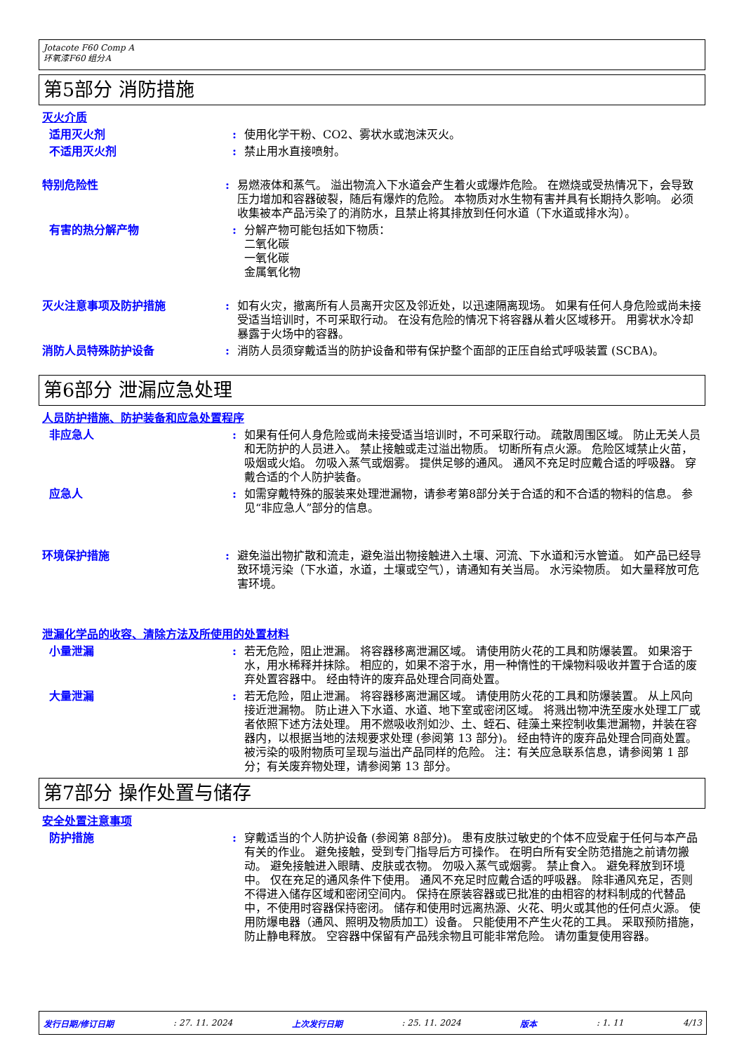Jotacote F60 Comp A
环氧漆F60 组分A
第5部分 消防措施
灭火介质
适用灭火剂 : 使用化学干粉、CO2、雾状水或泡沫灭火。
不适用灭火剂 : 禁止用水直接喷射。
特别危险性 : 易燃液体和蒸气。 溢出物流入下水道会产生着火或爆炸危险。 在燃烧或受热情况下，会导致压力增加和容器破裂，随后有爆炸的危险。 本物质对水生物有害并具有长期持久影响。 必须收集被本产品污染了的消防水，且禁止将其排放到任何水道（下水道或排水沟）。
有害的热分解产物 : 分解产物可能包括如下物质：
二氧化碳
一氧化碳
金属氧化物
灭火注意事项及防护措施 : 如有火灾，撤离所有人员离开灾区及邻近处，以迅速隔离现场。 如果有任何人身危险或尚未接受适当培训时，不可采取行动。 在没有危险的情况下将容器从着火区域移开。 用雾状水冷却暴露于火场中的容器。
消防人员特殊防护设备 : 消防人员须穿戴适当的防护设备和带有保护整个面部的正压自给式呼吸装置 (SCBA)。
第6部分 泄漏应急处理
人员防护措施、防护装备和应急处置程序
非应急人 : 如果有任何人身危险或尚未接受适当培训时，不可采取行动。 疏散周围区域。 防止无关人员和无防护的人员进入。 禁止接触或走过溢出物质。 切断所有点火源。 危险区域禁止火苗，吸烟或火焰。 勿吸入蒸气或烟雾。 提供足够的通风。 通风不充足时应戴合适的呼吸器。 穿戴合适的个人防护装备。
应急人 : 如需穿戴特殊的服装来处理泄漏物，请参考第8部分关于合适的和不合适的物料的信息。 参见“非应急人”部分的信息。
环境保护措施 : 避免溢出物扩散和流走，避免溢出物接触进入土壤、河流、下水道和污水管道。 如产品已经导致环境污染（下水道，水道，土壤或空气），请通知有关当局。 水污染物质。 如大量释放可危害环境。
泄漏化学品的收容、清除方法及所使用的处置材料
小量泄漏 : 若无危险，阻止泄漏。 将容器移离泄漏区域。 请使用防火花的工具和防爆装置。 如果溶于水，用水稀释并抹除。 相应的，如果不溶于水，用一种惰性的干燥物料吸收并置于合适的废弃处置容器中。 经由特许的废弃品处理合同商处置。
大量泄漏 : 若无危险，阻止泄漏。 将容器移离泄漏区域。 请使用防火花的工具和防爆装置。 从上风向接近泄漏物。 防止进入下水道、水道、地下室或密闭区域。 将溅出物冲洗至废水处理工厂或者依照下述方法处理。 用不燃吸收剂如沙、土、蛭石、硅藻土来控制收集泄漏物，并装在容器内，以根据当地的法规要求处理 (参阅第 13 部分)。 经由特许的废弃品处理合同商处置。 被污染的吸附物质可呈现与溢出产品同样的危险。 注：有关应急联系信息，请参阅第 1 部分；有关废弃物处理，请参阅第 13 部分。
第7部分 操作处置与储存
安全处置注意事项
防护措施 : 穿戴适当的个人防护设备 (参阅第 8部分)。 患有皮肤过敏史的个体不应受雇于任何与本产品有关的作业。 避免接触，受到专门指导后方可操作。 在明白所有安全防范措施之前请勿搬动。 避免接触进入眼睛、皮肤或衣物。 勿吸入蒸气或烟雾。 禁止食入。 避免释放到环境中。 仅在充足的通风条件下使用。 通风不充足时应戴合适的呼吸器。 除非通风充足，否则不得进入储存区域和密闭空间内。 保持在原装容器或已批准的由相容的材料制成的代替品中，不使用时容器保持密闭。 储存和使用时远离热源、火花、明火或其他的任何点火源。 使用防爆电器（通风、照明及物质加工）设备。 只能使用不产生火花的工具。 采取预防措施，防止静电释放。 空容器中保留有产品残余物且可能非常危险。 请勿重复使用容器。
发行日期/修订日期 : 27. 11. 2024 上次发行日期 : 25. 11. 2024 版本 : 1. 11 4/13